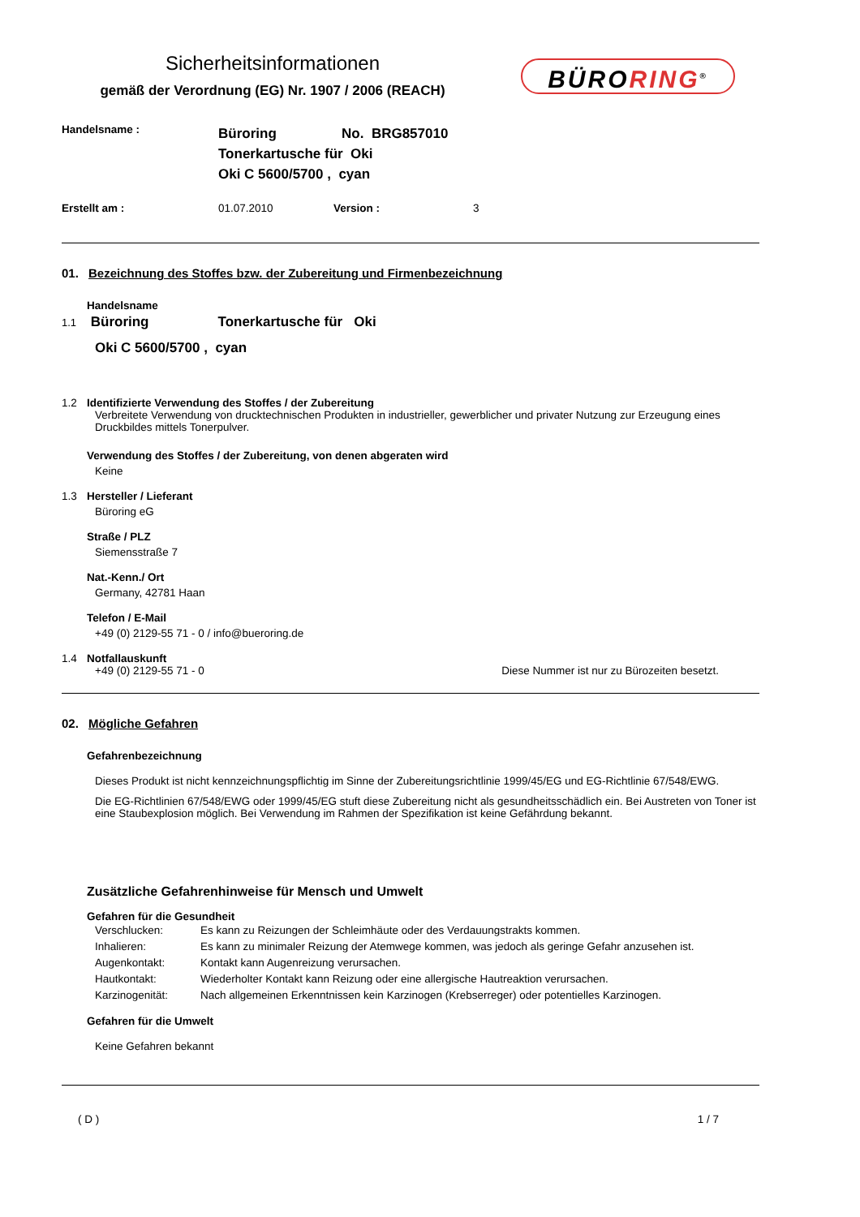Sicherheitsinformationen
gemäß der Verordnung (EG) Nr. 1907 / 2006 (REACH)
BÜRORING<sup>®</sup>
Handelsname :
Büroring No. BRG857010
Tonerkartusche für Oki
Oki C 5600/5700 , cyan
Erstellt am : 01.07.2010 Version : 3
01. Bezeichnung des Stoffes bzw. der Zubereitung und Firmenbezeichnung
Handelsname
1.1 Büroring Tonerkartusche für Oki
Oki C 5600/5700 , cyan
1.2 Identifizierte Verwendung des Stoffes / der Zubereitung
Verbreitete Verwendung von drucktechnischen Produkten in industrieller, gewerblicher und privater Nutzung zur Erzeugung eines Druckbildes mittels Tonerpulver.
Verwendung des Stoffes / der Zubereitung, von denen abgeraten wird
Keine
1.3 Hersteller / Lieferant
Büroring eG
Straße / PLZ
Siemensstraße 7
Nat.-Kenn./ Ort
Germany, 42781 Haan
Telefon / E-Mail
+49 (0) 2129-55 71 - 0 / info@bueroring.de
1.4 Notfallauskunft
+49 (0) 2129-55 71 - 0 Diese Nummer ist nur zu Bürozeiten besetzt.
02. Mögliche Gefahren
Gefahrenbezeichnung
Dieses Produkt ist nicht kennzeichnungspflichtig im Sinne der Zubereitungsrichtlinie 1999/45/EG und EG-Richtlinie 67/548/EWG.
Die EG-Richtlinien 67/548/EWG oder 1999/45/EG stuft diese Zubereitung nicht als gesundheitsschädlich ein. Bei Austreten von Toner ist eine Staubexplosion möglich. Bei Verwendung im Rahmen der Spezifikation ist keine Gefährdung bekannt.
Zusätzliche Gefahrenhinweise für Mensch und Umwelt
Gefahren für die Gesundheit
Verschlucken: Es kann zu Reizungen der Schleimhäute oder des Verdauungstrakts kommen.
Inhalieren: Es kann zu minimaler Reizung der Atemwege kommen, was jedoch als geringe Gefahr anzusehen ist.
Augenkontakt: Kontakt kann Augenreizung verursachen.
Hautkontakt: Wiederholter Kontakt kann Reizung oder eine allergische Hautreaktion verursachen.
Karzinogenität: Nach allgemeinen Erkenntnissen kein Karzinogen (Krebserreger) oder potentielles Karzinogen.
Gefahren für die Umwelt
Keine Gefahren bekannt
( D ) 1 / 7